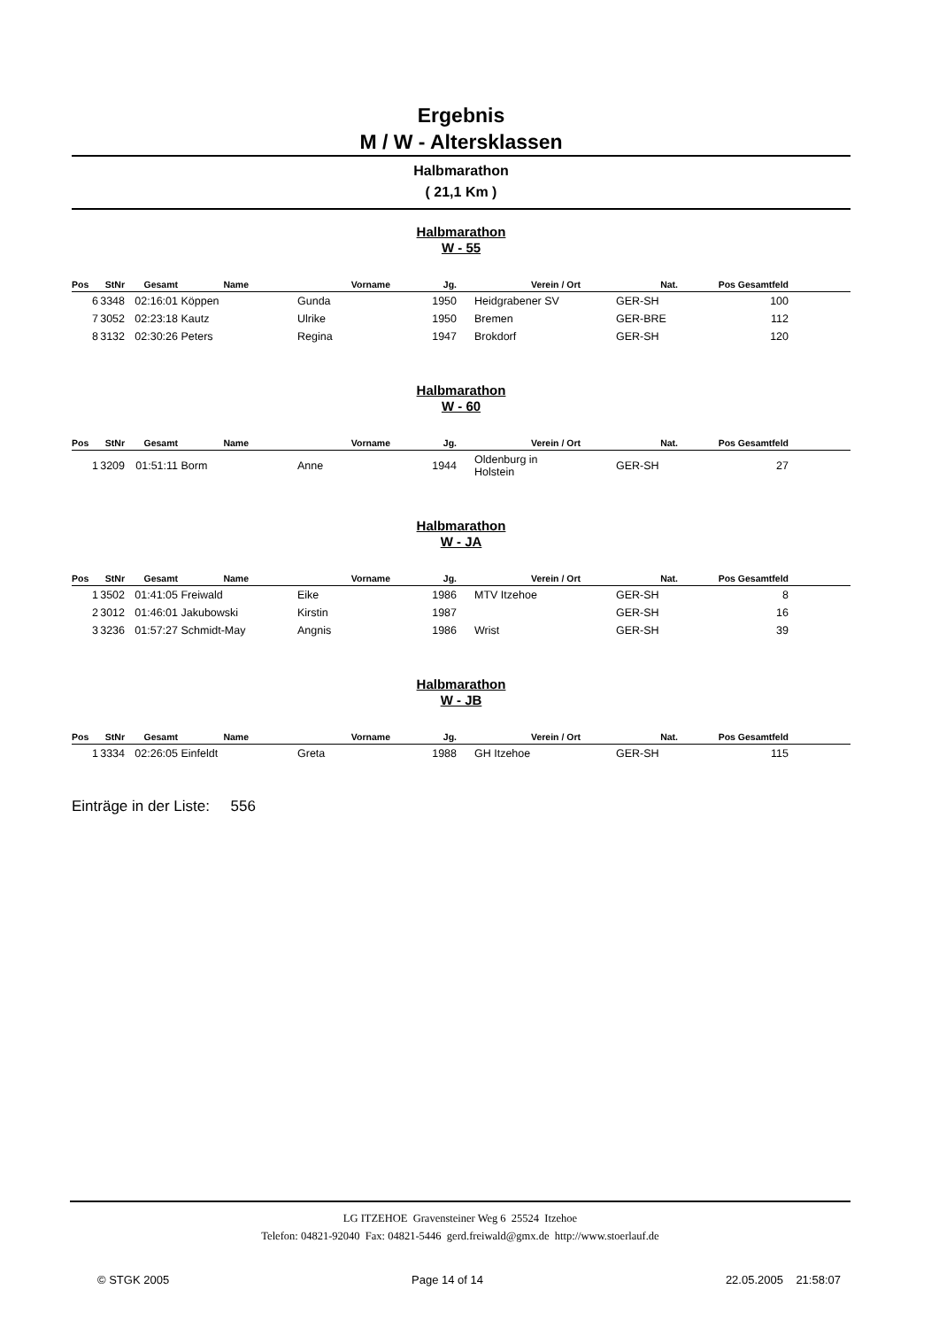Ergebnis
M / W - Altersklassen
Halbmarathon
( 21,1 Km )
Halbmarathon
W - 55
| Pos | StNr | Gesamt | Name | Vorname | Jg. | Verein / Ort | Nat. | Pos Gesamtfeld | |
| --- | --- | --- | --- | --- | --- | --- | --- | --- | --- |
| 6 | 3348 | 02:16:01 | Köppen | Gunda | 1950 | Heidgrabener SV | GER-SH | 100 | |
| 7 | 3052 | 02:23:18 | Kautz | Ulrike | 1950 | Bremen | GER-BRE | 112 | |
| 8 | 3132 | 02:30:26 | Peters | Regina | 1947 | Brokdorf | GER-SH | 120 | |
Halbmarathon
W - 60
| Pos | StNr | Gesamt | Name | Vorname | Jg. | Verein / Ort | Nat. | Pos Gesamtfeld | |
| --- | --- | --- | --- | --- | --- | --- | --- | --- | --- |
| 1 | 3209 | 01:51:11 | Borm | Anne | 1944 | Oldenburg in Holstein | GER-SH | 27 | |
Halbmarathon
W - JA
| Pos | StNr | Gesamt | Name | Vorname | Jg. | Verein / Ort | Nat. | Pos Gesamtfeld | |
| --- | --- | --- | --- | --- | --- | --- | --- | --- | --- |
| 1 | 3502 | 01:41:05 | Freiwald | Eike | 1986 | MTV Itzehoe | GER-SH | 8 | |
| 2 | 3012 | 01:46:01 | Jakubowski | Kirstin | 1987 | | GER-SH | 16 | |
| 3 | 3236 | 01:57:27 | Schmidt-May | Angnis | 1986 | Wrist | GER-SH | 39 | |
Halbmarathon
W - JB
| Pos | StNr | Gesamt | Name | Vorname | Jg. | Verein / Ort | Nat. | Pos Gesamtfeld | |
| --- | --- | --- | --- | --- | --- | --- | --- | --- | --- |
| 1 | 3334 | 02:26:05 | Einfeldt | Greta | 1988 | GH Itzehoe | GER-SH | 115 | |
Einträge in der Liste: 556
LG ITZEHOE Gravensteiner Weg 6 25524 Itzehoe
Telefon: 04821-92040 Fax: 04821-5446 gerd.freiwald@gmx.de http://www.stoerlauf.de
© STGK 2005 Page 14 of 14 22.05.2005 21:58:07